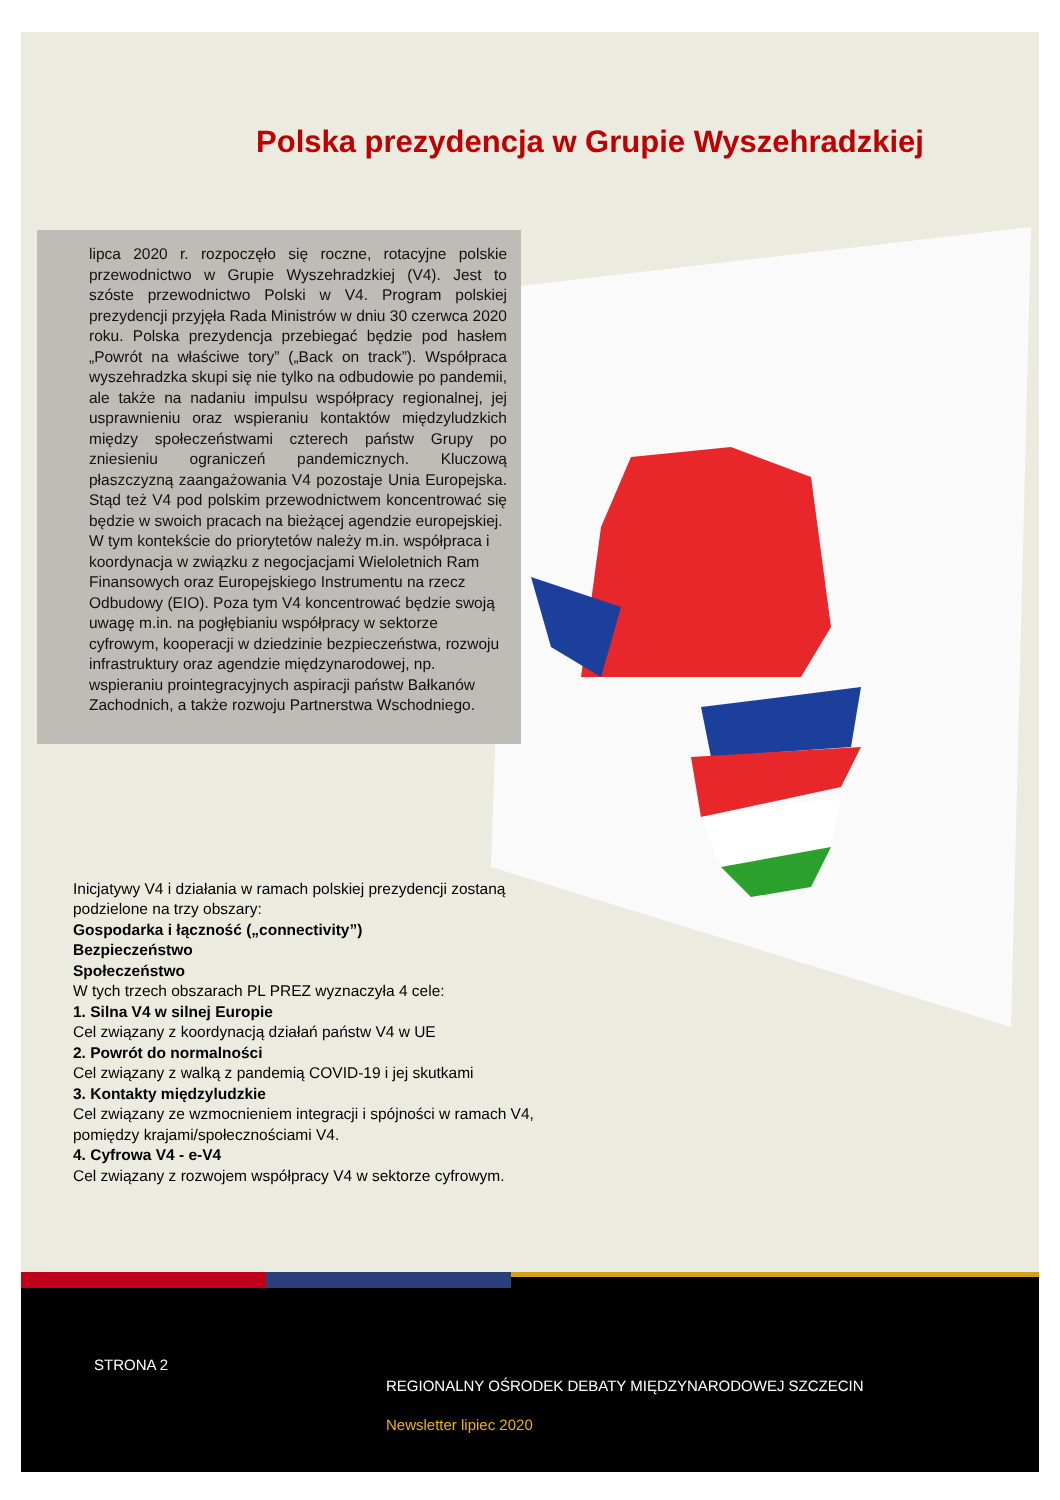Polska prezydencja w Grupie Wyszehradzkiej
lipca 2020 r. rozpoczęło się roczne, rotacyjne polskie przewodnictwo w Grupie Wyszehradzkiej (V4). Jest to szóste przewodnictwo Polski w V4. Program polskiej prezydencji przyjęła Rada Ministrów w dniu 30 czerwca 2020 roku. Polska prezydencja przebiegać będzie pod hasłem „Powrót na właściwe tory” („Back on track”). Współpraca wyszehradzka skupi się nie tylko na odbudowie po pandemii, ale także na nadaniu impulsu współpracy regionalnej, jej usprawnieniu oraz wspieraniu kontaktów międzyludzkich między społeczeństwami czterech państw Grupy po zniesieniu ograniczeń pandemicznych. Kluczową płaszczyzną zaangażowania V4 pozostaje Unia Europejska. Stąd też V4 pod polskim przewodnictwem koncentrować się będzie w swoich pracach na bieżącej agendzie europejskiej.
W tym kontekście do priorytetów należy m.in. współpraca i koordynacja w związku z negocjacjami Wieloletnich Ram Finansowych oraz Europejskiego Instrumentu na rzecz Odbudowy (EIO). Poza tym V4 koncentrować będzie swoją uwagę m.in. na pogłębianiu współpracy w sektorze cyfrowym, kooperacji w dziedzinie bezpieczeństwa, rozwoju infrastruktury oraz agendzie międzynarodowej, np. wspieraniu prointegracyjnych aspiracji państw Bałkanów Zachodnich, a także rozwoju Partnerstwa Wschodniego.
Inicjatywy V4 i działania w ramach polskiej prezydencji zostaną podzielone na trzy obszary:
Gospodarka i łączność („connectivity”)
Bezpieczeństwo
Społeczeństwo
W tych trzech obszarach PL PREZ wyznaczyła 4 cele:
1. Silna V4 w silnej Europie
Cel związany z koordynacją działań państw V4 w UE
2. Powrót do normalności
Cel związany z walką z pandemią COVID-19 i jej skutkami
3. Kontakty międzyludzkie
Cel związany ze wzmocnieniem integracji i spójności w ramach V4, pomiędzy krajami/społecznościami V4.
4. Cyfrowa V4 - e-V4
Cel związany z rozwojem współpracy V4 w sektorze cyfrowym.
STRONA 2
REGIONALNY OŚRODEK DEBATY MIĘDZYNARODOWEJ SZCZECIN
Newsletter lipiec 2020